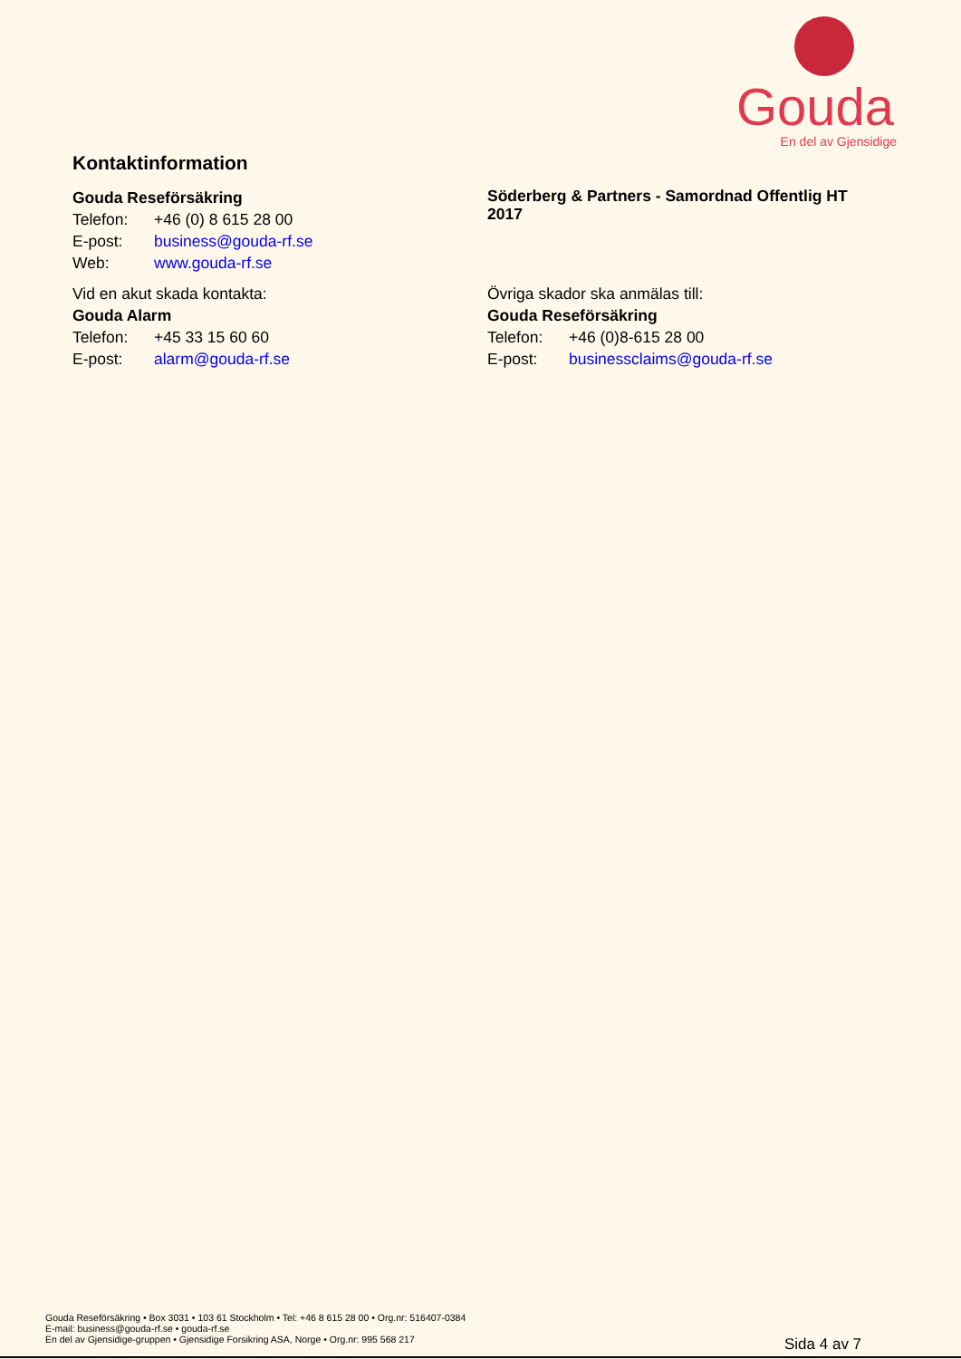Gouda
En del av Gjensidige
Kontaktinformation
Gouda Reseförsäkring
Telefon: +46 (0) 8 615 28 00
E-post: business@gouda-rf.se
Web: www.gouda-rf.se
Vid en akut skada kontakta:
Gouda Alarm
Telefon: +45 33 15 60 60
E-post: alarm@gouda-rf.se
Söderberg & Partners - Samordnad Offentlig HT 2017
Övriga skador ska anmälas till:
Gouda Reseförsäkring
Telefon: +46 (0)8-615 28 00
E-post: businessclaims@gouda-rf.se
Gouda Reseförsäkring • Box 3031 • 103 61 Stockholm • Tel: +46 8 615 28 00 • Org.nr: 516407-0384
E-mail: business@gouda-rf.se • gouda-rf.se
En del av Gjensidige-gruppen • Gjensidige Forsikring ASA, Norge • Org.nr: 995 568 217
Sida 4 av 7